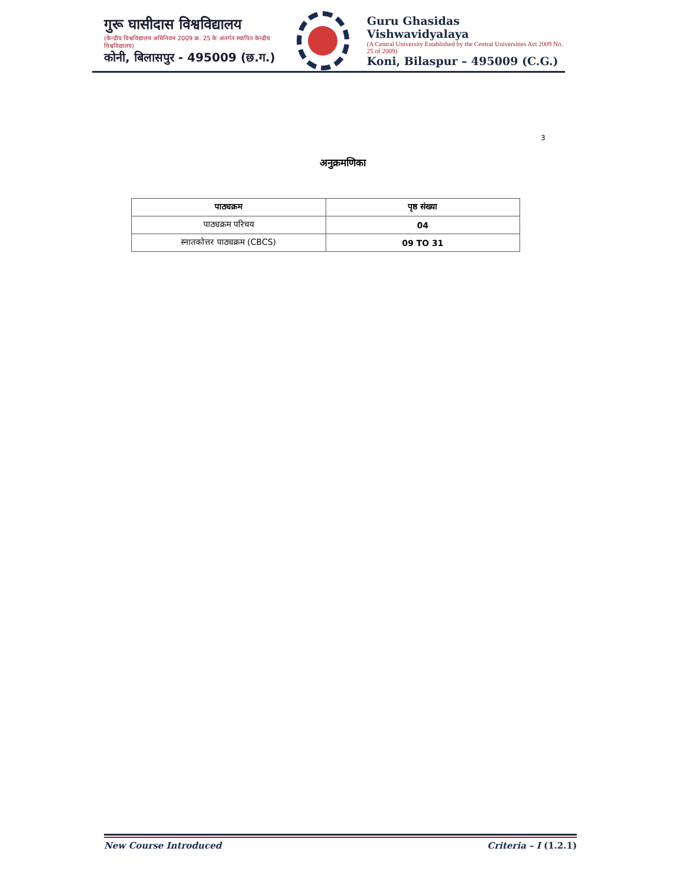गुरू घासीदास विश्वविद्यालय
(केन्द्रीय विश्वविद्यालय अधिनियम 2009 क्र. 25 के अंतर्गत स्थापित केन्द्रीय विश्वविद्यालय)
कोनी, बिलासपुर - 495009 (छ.ग.)
Guru Ghasidas Vishwavidyalaya
(A Central University Established by the Central Universities Act 2009 No. 25 of 2009)
Koni, Bilaspur – 495009 (C.G.)
3
अनुक्रमणिका
| पाठ्यक्रम | पृष्ठ संख्या |
| --- | --- |
| पाठ्यक्रम परिचय | 04 |
| स्नातकोत्तर पाठ्यक्रम (CBCS) | 09 TO 31 |
New Course Introduced Criteria – I (1.2.1)